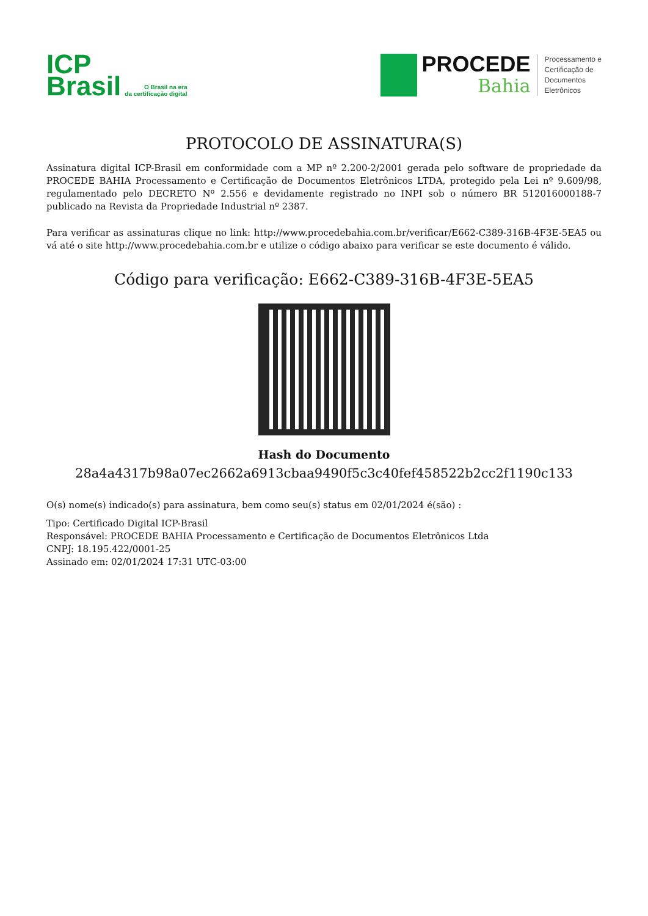ICP
Brasil
O Brasil na era
da certificação digital
PROCEDE
Bahia
Processamento e
Certificação de
Documentos
Eletrônicos
PROTOCOLO DE ASSINATURA(S)
Assinatura digital ICP-Brasil em conformidade com a MP nº 2.200-2/2001 gerada pelo software de propriedade da PROCEDE BAHIA Processamento e Certificação de Documentos Eletrônicos LTDA, protegido pela Lei nº 9.609/98, regulamentado pelo DECRETO Nº 2.556 e devidamente registrado no INPI sob o número BR 512016000188-7 publicado na Revista da Propriedade Industrial nº 2387.
Para verificar as assinaturas clique no link: http://www.procedebahia.com.br/verificar/E662-C389-316B-4F3E-5EA5 ou vá até o site http://www.procedebahia.com.br e utilize o código abaixo para verificar se este documento é válido.
Código para verificação: E662-C389-316B-4F3E-5EA5
Hash do Documento
28a4a4317b98a07ec2662a6913cbaa9490f5c3c40fef458522b2cc2f1190c133
O(s) nome(s) indicado(s) para assinatura, bem como seu(s) status em 02/01/2024 é(são) :
Tipo: Certificado Digital ICP-Brasil
Responsável: PROCEDE BAHIA Processamento e Certificação de Documentos Eletrônicos Ltda
CNPJ: 18.195.422/0001-25
Assinado em: 02/01/2024 17:31 UTC-03:00